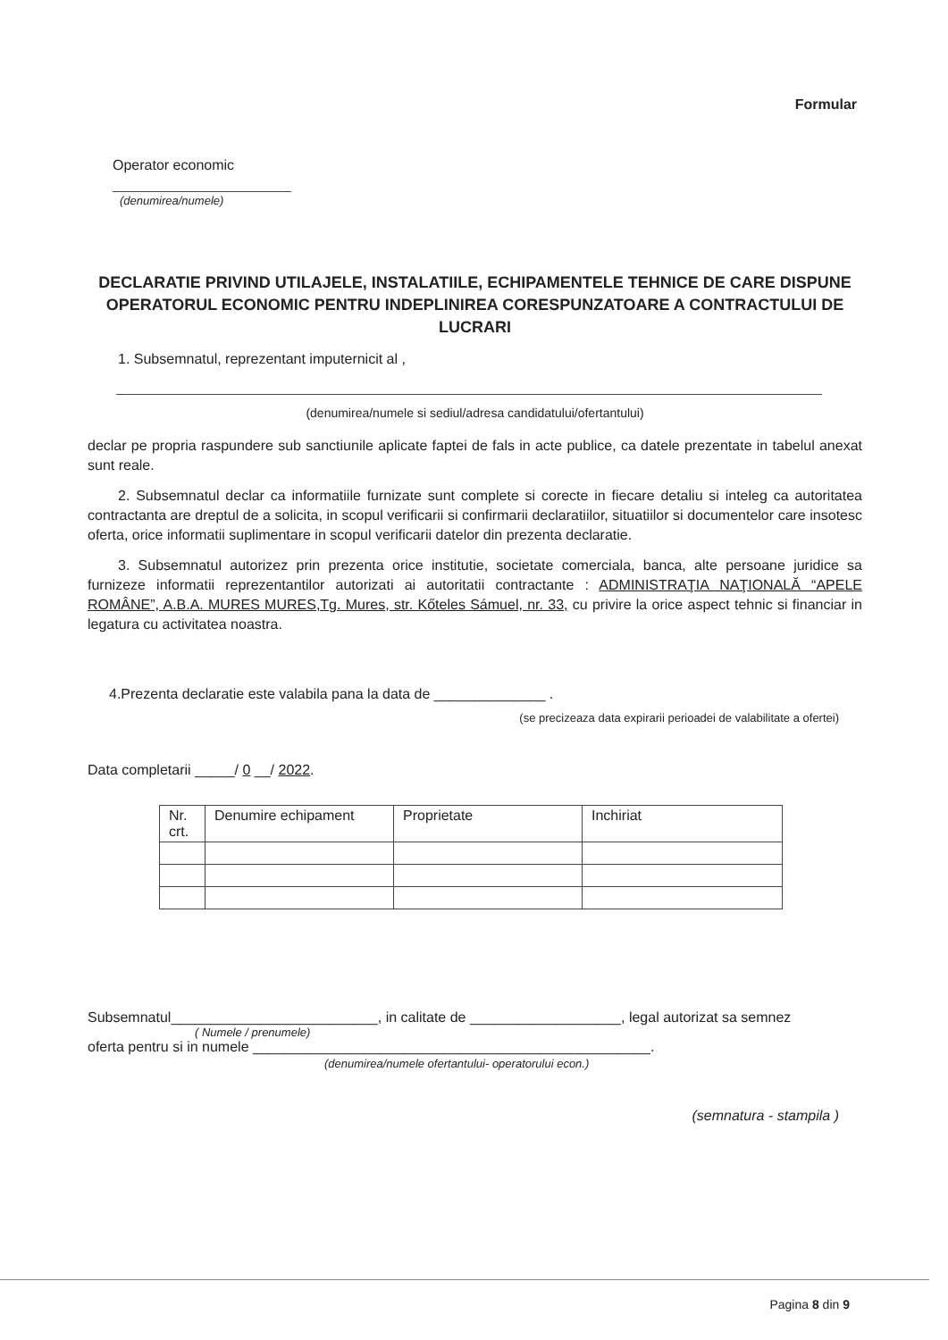Formular
Operator economic
(denumirea/numele)
DECLARATIE PRIVIND UTILAJELE, INSTALATIILE, ECHIPAMENTELE TEHNICE DE CARE DISPUNE OPERATORUL ECONOMIC PENTRU INDEPLINIREA CORESPUNZATOARE A CONTRACTULUI DE LUCRARI
1. Subsemnatul, reprezentant imputernicit al ,
(denumirea/numele si sediul/adresa candidatului/ofertantului)
declar pe propria raspundere sub sanctiunile aplicate faptei de fals in acte publice, ca datele prezentate in tabelul anexat sunt reale.
2. Subsemnatul declar ca informatiile furnizate sunt complete si corecte in fiecare detaliu si inteleg ca autoritatea contractanta are dreptul de a solicita, in scopul verificarii si confirmarii declaratiilor, situatiilor si documentelor care insotesc oferta, orice informatii suplimentare in scopul verificarii datelor din prezenta declaratie.
3. Subsemnatul autorizez prin prezenta orice institutie, societate comerciala, banca, alte persoane juridice sa furnizeze informatii reprezentantilor autorizati ai autoritatii contractante : ADMINISTRAŢIA NAŢIONALĂ “APELE ROMÂNE”, A.B.A. MURES MURES,Tg. Mures, str. Kőteles Sámuel, nr. 33, cu privire la orice aspect tehnic si financiar in legatura cu activitatea noastra.
4.Prezenta declaratie este valabila pana la data de ______________ .
(se precizeaza data expirarii perioadei de valabilitate a ofertei)
Data completarii _____/ 0 __/ 2022.
| Nr. crt. | Denumire echipament | Proprietate | Inchiriat |
| --- | --- | --- | --- |
Subsemnatul__________________________, in calitate de ___________________, legal autorizat sa semnez
( Numele / prenumele)
oferta pentru si in numele __________________________________________________.
(denumirea/numele ofertantului- operatorului econ.)
(semnatura - stampila )
Pagina 8 din 9